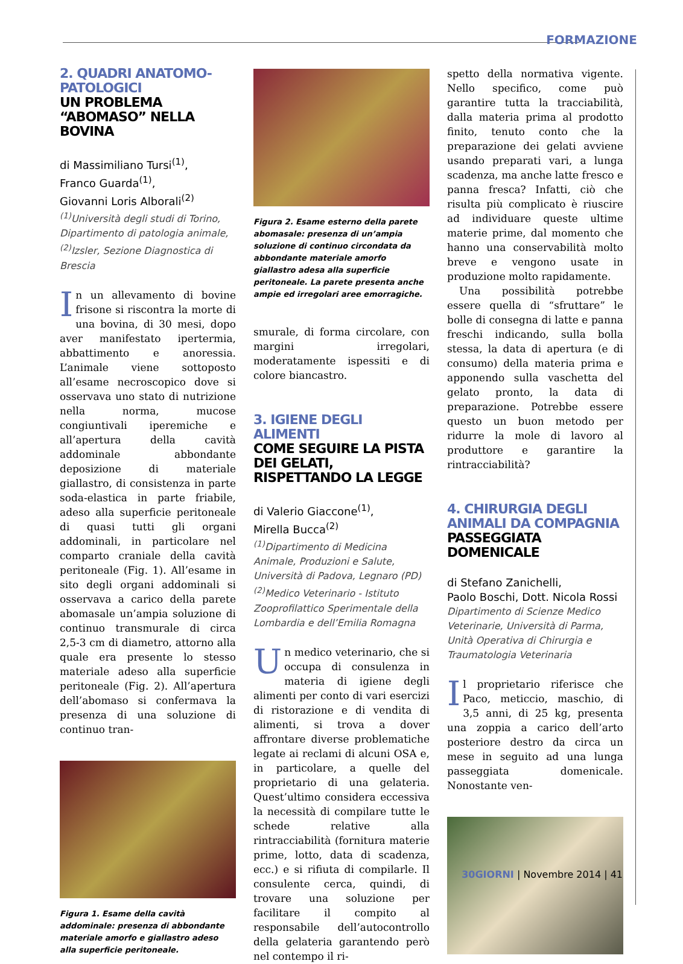FORMAZIONE
2. QUADRI ANATOMO-PATOLOGICI
UN PROBLEMA “ABOMASO” NELLA BOVINA
di Massimiliano Tursi<sup>(1)</sup>,
Franco Guarda<sup>(1)</sup>,
Giovanni Loris Alborali<sup>(2)</sup>
<sup>(1)</sup> Università degli studi di Torino, Dipartimento di patologia animale,
<sup>(2)</sup> Izsler, Sezione Diagnostica di Brescia
In un allevamento di bovine frisone si riscontra la morte di una bovina, di 30 mesi, dopo aver manifestato ipertermia, abbattimento e anoressia. L’animale viene sottoposto all’esame necroscopico dove si osservava uno stato di nutrizione nella norma, mucose congiuntivali iperemiche e all’apertura della cavità addominale abbondante deposizione di materiale giallastro, di consistenza in parte soda-elastica in parte friabile, adeso alla superficie peritoneale di quasi tutti gli organi addominali, in particolare nel comparto craniale della cavità peritoneale (Fig. 1). All’esame in sito degli organi addominali si osservava a carico della parete abomasale un’ampia soluzione di continuo transmurale di circa 2,5-3 cm di diametro, attorno alla quale era presente lo stesso materiale adeso alla superficie peritoneale (Fig. 2). All’apertura dell’abomaso si confermava la presenza di una soluzione di continuo tran-
Figura 1. Esame della cavità addominale: presenza di abbondante materiale amorfo e giallastro adeso alla superficie peritoneale.
Figura 2. Esame esterno della parete abomasale: presenza di un’ampia soluzione di continuo circondata da abbondante materiale amorfo giallastro adesa alla superficie peritoneale. La parete presenta anche ampie ed irregolari aree emorragiche.
smurale, di forma circolare, con margini irregolari, moderatamente ispessiti e di colore biancastro.
3. IGIENE DEGLI ALIMENTI
COME SEGUIRE LA PISTA DEI GELATI, RISPETTANDO LA LEGGE
di Valerio Giaccone<sup>(1)</sup>,
Mirella Bucca<sup>(2)</sup>
<sup>(1)</sup> Dipartimento di Medicina Animale, Produzioni e Salute, Università di Padova, Legnaro (PD)
<sup>(2)</sup> Medico Veterinario - Istituto Zooprofilattico Sperimentale della Lombardia e dell’Emilia Romagna
Un medico veterinario, che si occupa di consulenza in materia di igiene degli alimenti per conto di vari esercizi di ristorazione e di vendita di alimenti, si trova a dover affrontare diverse problematiche legate ai reclami di alcuni OSA e, in particolare, a quelle del proprietario di una gelateria. Quest’ultimo considera eccessiva la necessità di compilare tutte le schede relative alla rintracciabilità (fornitura materie prime, lotto, data di scadenza, ecc.) e si rifiuta di compilarle. Il consulente cerca, quindi, di trovare una soluzione per facilitare il compito al responsabile dell’autocontrollo della gelateria garantendo però nel contempo il ri-
spetto della normativa vigente. Nello specifico, come può garantire tutta la tracciabilità, dalla materia prima al prodotto finito, tenuto conto che la preparazione dei gelati avviene usando preparati vari, a lunga scadenza, ma anche latte fresco e panna fresca? Infatti, ciò che risulta più complicato è riuscire ad individuare queste ultime materie prime, dal momento che hanno una conservabilità molto breve e vengono usate in produzione molto rapidamente.
Una possibilità potrebbe essere quella di “sfruttare” le bolle di consegna di latte e panna freschi indicando, sulla bolla stessa, la data di apertura (e di consumo) della materia prima e apponendo sulla vaschetta del gelato pronto, la data di preparazione. Potrebbe essere questo un buon metodo per ridurre la mole di lavoro al produttore e garantire la rintracciabilità?
4. CHIRURGIA DEGLI ANIMALI DA COMPAGNIA
PASSEGGIATA DOMENICALE
di Stefano Zanichelli,
Paolo Boschi, Dott. Nicola Rossi
Dipartimento di Scienze Medico Veterinarie, Università di Parma, Unità Operativa di Chirurgia e Traumatologia Veterinaria
Il proprietario riferisce che Paco, meticcio, maschio, di 3,5 anni, di 25 kg, presenta una zoppia a carico dell’arto posteriore destro da circa un mese in seguito ad una lunga passeggiata domenicale. Nonostante ven-
30GIORNI | Novembre 2014 | 41